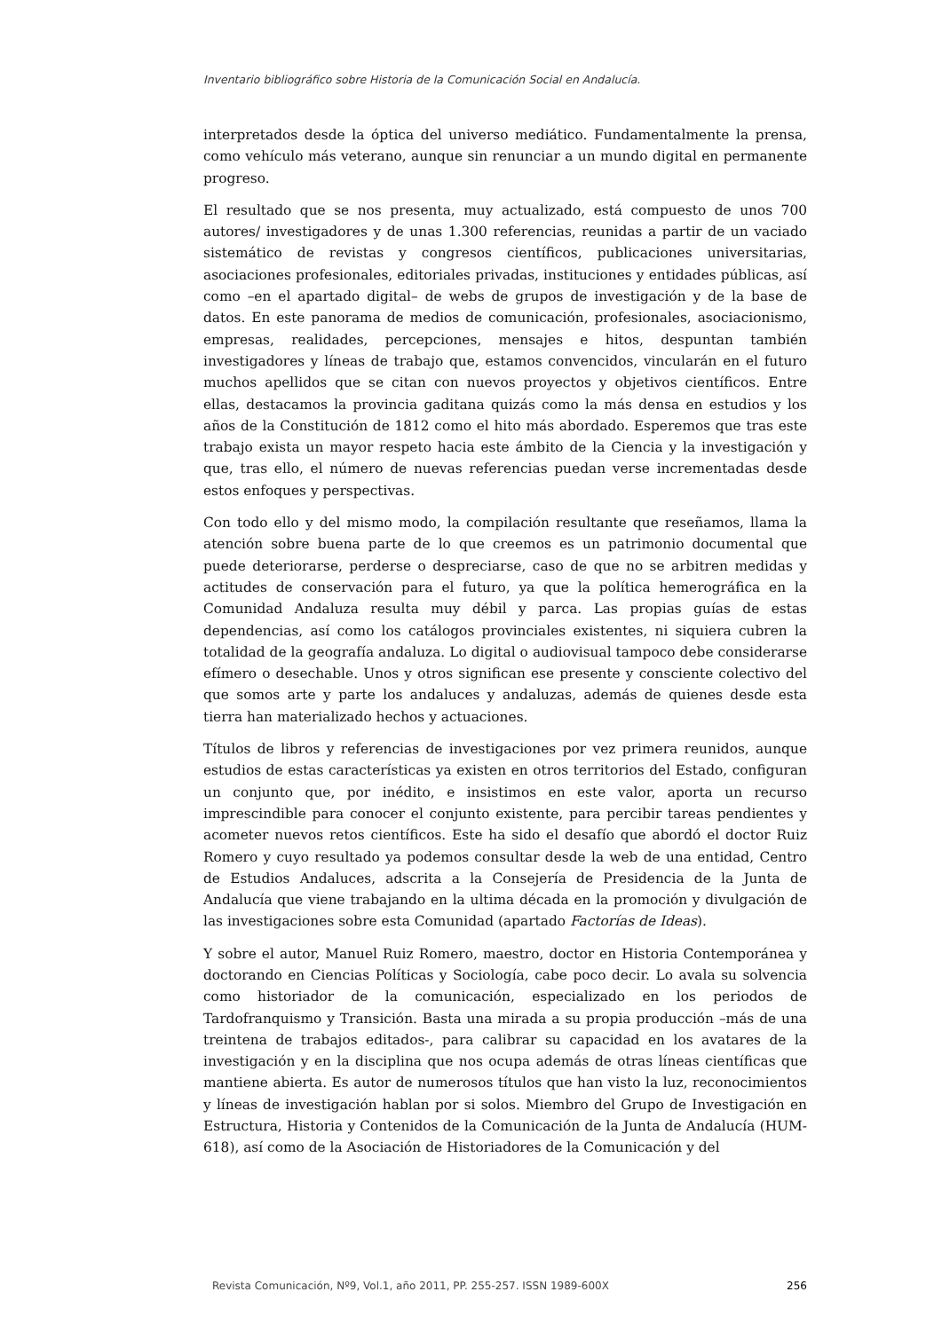Inventario bibliográfico sobre Historia de la Comunicación Social en Andalucía.
interpretados desde la óptica del universo mediático. Fundamentalmente la prensa, como vehículo más veterano, aunque sin renunciar a un mundo digital en permanente progreso.
El resultado que se nos presenta, muy actualizado, está compuesto de unos 700 autores/ investigadores y de unas 1.300 referencias, reunidas a partir de un vaciado sistemático de revistas y congresos científicos, publicaciones universitarias, asociaciones profesionales, editoriales privadas, instituciones y entidades públicas, así como –en el apartado digital– de webs de grupos de investigación y de la base de datos. En este panorama de medios de comunicación, profesionales, asociacionismo, empresas, realidades, percepciones, mensajes e hitos, despuntan también investigadores y líneas de trabajo que, estamos convencidos, vincularán en el futuro muchos apellidos que se citan con nuevos proyectos y objetivos científicos. Entre ellas, destacamos la provincia gaditana quizás como la más densa en estudios y los años de la Constitución de 1812 como el hito más abordado. Esperemos que tras este trabajo exista un mayor respeto hacia este ámbito de la Ciencia y la investigación y que, tras ello, el número de nuevas referencias puedan verse incrementadas desde estos enfoques y perspectivas.
Con todo ello y del mismo modo, la compilación resultante que reseñamos, llama la atención sobre buena parte de lo que creemos es un patrimonio documental que puede deteriorarse, perderse o despreciarse, caso de que no se arbitren medidas y actitudes de conservación para el futuro, ya que la política hemerográfica en la Comunidad Andaluza resulta muy débil y parca. Las propias guías de estas dependencias, así como los catálogos provinciales existentes, ni siquiera cubren la totalidad de la geografía andaluza. Lo digital o audiovisual tampoco debe considerarse efímero o desechable. Unos y otros significan ese presente y consciente colectivo del que somos arte y parte los andaluces y andaluzas, además de quienes desde esta tierra han materializado hechos y actuaciones.
Títulos de libros y referencias de investigaciones por vez primera reunidos, aunque estudios de estas características ya existen en otros territorios del Estado, configuran un conjunto que, por inédito, e insistimos en este valor, aporta un recurso imprescindible para conocer el conjunto existente, para percibir tareas pendientes y acometer nuevos retos científicos. Este ha sido el desafío que abordó el doctor Ruiz Romero y cuyo resultado ya podemos consultar desde la web de una entidad, Centro de Estudios Andaluces, adscrita a la Consejería de Presidencia de la Junta de Andalucía que viene trabajando en la ultima década en la promoción y divulgación de las investigaciones sobre esta Comunidad (apartado Factorías de Ideas).
Y sobre el autor, Manuel Ruiz Romero, maestro, doctor en Historia Contemporánea y doctorando en Ciencias Políticas y Sociología, cabe poco decir. Lo avala su solvencia como historiador de la comunicación, especializado en los periodos de Tardofranquismo y Transición. Basta una mirada a su propia producción –más de una treintena de trabajos editados-, para calibrar su capacidad en los avatares de la investigación y en la disciplina que nos ocupa además de otras líneas científicas que mantiene abierta. Es autor de numerosos títulos que han visto la luz, reconocimientos y líneas de investigación hablan por si solos. Miembro del Grupo de Investigación en Estructura, Historia y Contenidos de la Comunicación de la Junta de Andalucía (HUM-618), así como de la Asociación de Historiadores de la Comunicación y del
Revista Comunicación, Nº9, Vol.1, año 2011, PP. 255-257. ISSN 1989-600X 256